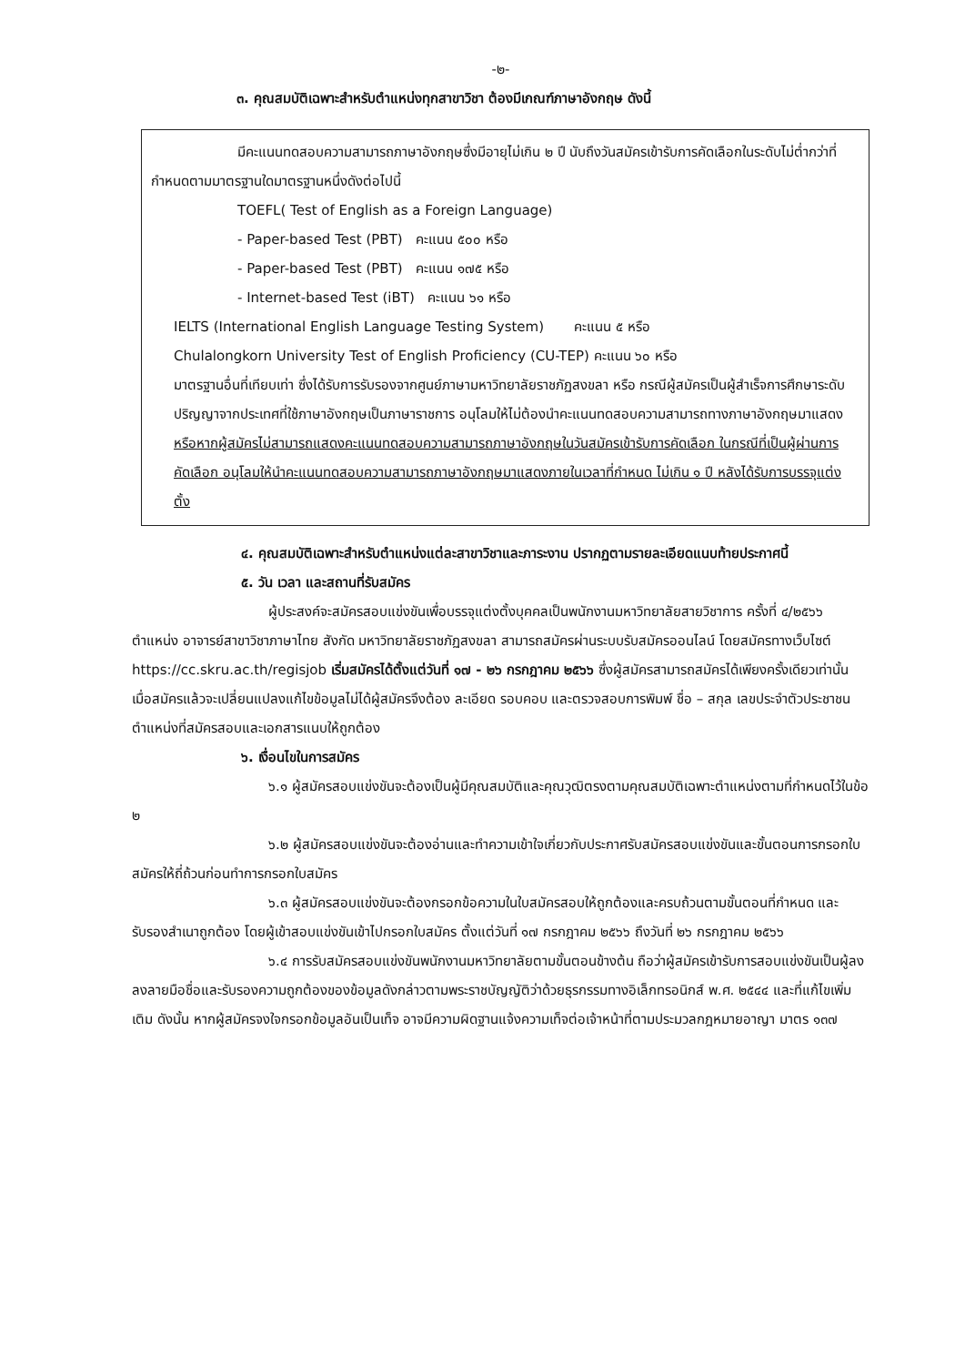-๒-
๓. คุณสมบัติเฉพาะสำหรับตำแหน่งทุกสาขาวิชา ต้องมีเกณฑ์ภาษาอังกฤษ ดังนี้
มีคะแนนทดสอบความสามารถภาษาอังกฤษซึ่งมีอายุไม่เกิน ๒ ปี นับถึงวันสมัครเข้ารับการคัดเลือกในระดับไม่ต่ำกว่าที่กำหนดตามมาตรฐานใดมาตรฐานหนึ่งดังต่อไปนี้
TOEFL( Test of English as a Foreign Language)
- Paper-based Test (PBT) คะแนน ๕๐๐ หรือ
- Paper-based Test (PBT) คะแนน ๑๗๕ หรือ
- Internet-based Test (iBT) คะแนน ๖๑ หรือ
IELTS (International English Language Testing System) คะแนน ๕ หรือ
Chulalongkorn University Test of English Proficiency (CU-TEP) คะแนน ๖๐ หรือ
มาตรฐานอื่นที่เทียบเท่า ซึ่งได้รับการรับรองจากศูนย์ภาษามหาวิทยาลัยราชภัฏสงขลา หรือ กรณีผู้สมัครเป็นผู้สำเร็จการศึกษาระดับปริญญาจากประเทศที่ใช้ภาษาอังกฤษเป็นภาษาราชการ อนุโลมให้ไม่ต้องนำคะแนนทดสอบความสามารถทางภาษาอังกฤษมาแสดง หรือหากผู้สมัครไม่สามารถแสดงคะแนนทดสอบความสามารถภาษาอังกฤษในวันสมัครเข้ารับการคัดเลือก ในกรณีที่เป็นผู้ผ่านการคัดเลือก อนุโลมให้นำคะแนนทดสอบความสามารถภาษาอังกฤษมาแสดงภายในเวลาที่กำหนด ไม่เกิน ๑ ปี หลังได้รับการบรรจุแต่งตั้ง
๔. คุณสมบัติเฉพาะสำหรับตำแหน่งแต่ละสาขาวิชาและภาระงาน ปรากฏตามรายละเอียดแนบท้ายประกาศนี้
๕. วัน เวลา และสถานที่รับสมัคร
ผู้ประสงค์จะสมัครสอบแข่งขันเพื่อบรรจุแต่งตั้งบุคคลเป็นพนักงานมหาวิทยาลัยสายวิชาการ ครั้งที่ ๔/๒๕๖๖ ตำแหน่ง อาจารย์สาขาวิชาภาษาไทย สังกัด มหาวิทยาลัยราชภัฏสงขลา สามารถสมัครผ่านระบบรับสมัครออนไลน์ โดยสมัครทางเว็บไซต์ https://cc.skru.ac.th/regisjob เริ่มสมัครได้ตั้งแต่วันที่ ๑๗ - ๒๖ กรกฎาคม ๒๕๖๖ ซึ่งผู้สมัครสามารถสมัครได้เพียงครั้งเดียวเท่านั้น เมื่อสมัครแล้วจะเปลี่ยนแปลงแก้ไขข้อมูลไม่ได้ผู้สมัครจึงต้อง ละเอียด รอบคอบ และตรวจสอบการพิมพ์ ชื่อ – สกุล เลขประจำตัวประชาชน ตำแหน่งที่สมัครสอบและเอกสารแนบให้ถูกต้อง
๖. เงื่อนไขในการสมัคร
๖.๑ ผู้สมัครสอบแข่งขันจะต้องเป็นผู้มีคุณสมบัติและคุณวุฒิตรงตามคุณสมบัติเฉพาะตำแหน่งตามที่กำหนดไว้ในข้อ ๒
๖.๒ ผู้สมัครสอบแข่งขันจะต้องอ่านและทำความเข้าใจเกี่ยวกับประกาศรับสมัครสอบแข่งขันและขั้นตอนการกรอกใบสมัครให้ถี่ถ้วนก่อนทำการกรอกใบสมัคร
๖.๓ ผู้สมัครสอบแข่งขันจะต้องกรอกข้อความในใบสมัครสอบให้ถูกต้องและครบถ้วนตามขั้นตอนที่กำหนด และรับรองสำเนาถูกต้อง โดยผู้เข้าสอบแข่งขันเข้าไปกรอกใบสมัคร ตั้งแต่วันที่ ๑๗ กรกฎาคม ๒๕๖๖ ถึงวันที่ ๒๖ กรกฎาคม ๒๕๖๖
๖.๔ การรับสมัครสอบแข่งขันพนักงานมหาวิทยาลัยตามขั้นตอนข้างต้น ถือว่าผู้สมัครเข้ารับการสอบแข่งขันเป็นผู้ลงลงลายมือชื่อและรับรองความถูกต้องของข้อมูลดังกล่าวตามพระราชบัญญัติว่าด้วยธุรกรรมทางอิเล็กทรอนิกส์ พ.ศ. ๒๕๔๔ และที่แก้ไขเพิ่มเติม ดังนั้น หากผู้สมัครจงใจกรอกข้อมูลอันเป็นเท็จ อาจมีความผิดฐานแจ้งความเท็จต่อเจ้าหน้าที่ตามประมวลกฎหมายอาญา มาตร ๑๓๗